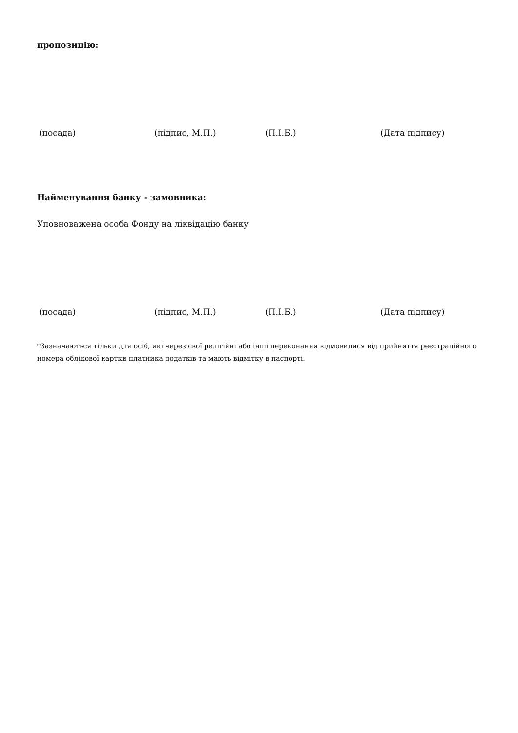пропозицію:
(посада) (підпис, М.П.) (П.І.Б.) (Дата підпису)
Найменування банку - замовника:
Уповноважена особа Фонду на ліквідацію банку
(посада) (підпис, М.П.) (П.І.Б.) (Дата підпису)
*Зазначаються тільки для осіб, які через свої релігійні або інші переконання відмовилися від прийняття реєстраційного номера облікової картки платника податків та мають відмітку в паспорті.